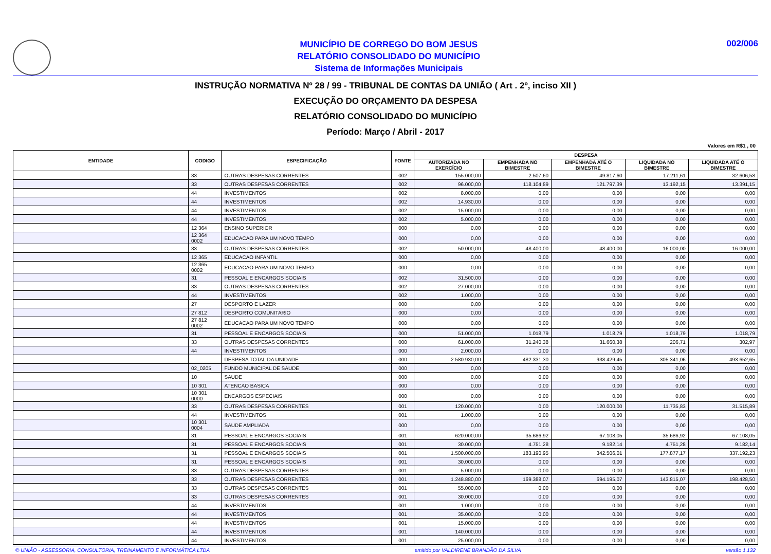MUNICÍPIO DE CORREGO DO BOM JESUS
RELATÓRIO CONSOLIDADO DO MUNICÍPIO
Sistema de Informações Municipais
002/006
INSTRUÇÃO NORMATIVA Nº 28 / 99 - TRIBUNAL DE CONTAS DA UNIÃO ( Art . 2º, inciso XII )
EXECUÇÃO DO ORÇAMENTO DA DESPESA
RELATÓRIO CONSOLIDADO DO MUNICÍPIO
Período: Março / Abril - 2017
Valores em R$1 , 00
| ENTIDADE | CODIGO | ESPECIFICAÇÃO | FONTE | DESPESA | | | | |
| --- | --- | --- | --- | --- | --- | --- | --- | --- |
| | | | | AUTORIZADA NO EXERCÍCIO | EMPENHADA NO BIMESTRE | EMPENHADA ATÉ O BIMESTRE | LIQUIDADA NO BIMESTRE | LIQUIDADA ATÉ O BIMESTRE |
| | 33 | OUTRAS DESPESAS CORRENTES | 002 | 155.000,00 | 2.507,60 | 49.817,60 | 17.211,61 | 32.606,58 |
| | 33 | OUTRAS DESPESAS CORRENTES | 002 | 96.000,00 | 118.104,89 | 121.797,39 | 13.192,15 | 13.391,15 |
| | 44 | INVESTIMENTOS | 002 | 8.000,00 | 0,00 | 0,00 | 0,00 | 0,00 |
| | 44 | INVESTIMENTOS | 002 | 14.930,00 | 0,00 | 0,00 | 0,00 | 0,00 |
| | 44 | INVESTIMENTOS | 002 | 15.000,00 | 0,00 | 0,00 | 0,00 | 0,00 |
| | 44 | INVESTIMENTOS | 002 | 5.000,00 | 0,00 | 0,00 | 0,00 | 0,00 |
| | 12 364 | ENSINO SUPERIOR | 000 | 0,00 | 0,00 | 0,00 | 0,00 | 0,00 |
| | 12 364 0002 | EDUCACAO PARA UM NOVO TEMPO | 000 | 0,00 | 0,00 | 0,00 | 0,00 | 0,00 |
| | 33 | OUTRAS DESPESAS CORRENTES | 002 | 50.000,00 | 48.400,00 | 48.400,00 | 16.000,00 | 16.000,00 |
| | 12 365 | EDUCACAO INFANTIL | 000 | 0,00 | 0,00 | 0,00 | 0,00 | 0,00 |
| | 12 365 0002 | EDUCACAO PARA UM NOVO TEMPO | 000 | 0,00 | 0,00 | 0,00 | 0,00 | 0,00 |
| | 31 | PESSOAL E ENCARGOS SOCIAIS | 002 | 31.500,00 | 0,00 | 0,00 | 0,00 | 0,00 |
| | 33 | OUTRAS DESPESAS CORRENTES | 002 | 27.000,00 | 0,00 | 0,00 | 0,00 | 0,00 |
| | 44 | INVESTIMENTOS | 002 | 1.000,00 | 0,00 | 0,00 | 0,00 | 0,00 |
| | 27 | DESPORTO E LAZER | 000 | 0,00 | 0,00 | 0,00 | 0,00 | 0,00 |
| | 27 812 | DESPORTO COMUNITARIO | 000 | 0,00 | 0,00 | 0,00 | 0,00 | 0,00 |
| | 27 812 0002 | EDUCACAO PARA UM NOVO TEMPO | 000 | 0,00 | 0,00 | 0,00 | 0,00 | 0,00 |
| | 31 | PESSOAL E ENCARGOS SOCIAIS | 000 | 51.000,00 | 1.018,79 | 1.018,79 | 1.018,79 | 1.018,79 |
| | 33 | OUTRAS DESPESAS CORRENTES | 000 | 61.000,00 | 31.240,38 | 31.660,38 | 206,71 | 302,97 |
| | 44 | INVESTIMENTOS | 000 | 2.000,00 | 0,00 | 0,00 | 0,00 | 0,00 |
| | | DESPESA TOTAL DA UNIDADE | 000 | 2.580.930,00 | 482.331,30 | 938.429,45 | 305.341,06 | 493.652,65 |
| | 02_0205 | FUNDO MUNICIPAL DE SAUDE | 000 | 0,00 | 0,00 | 0,00 | 0,00 | 0,00 |
| | 10 | SAUDE | 000 | 0,00 | 0,00 | 0,00 | 0,00 | 0,00 |
| | 10 301 | ATENCAO BASICA | 000 | 0,00 | 0,00 | 0,00 | 0,00 | 0,00 |
| | 10 301 0000 | ENCARGOS ESPECIAIS | 000 | 0,00 | 0,00 | 0,00 | 0,00 | 0,00 |
| | 33 | OUTRAS DESPESAS CORRENTES | 001 | 120.000,00 | 0,00 | 120.000,00 | 11.735,83 | 31.515,89 |
| | 44 | INVESTIMENTOS | 001 | 1.000,00 | 0,00 | 0,00 | 0,00 | 0,00 |
| | 10 301 0004 | SAUDE AMPLIADA | 000 | 0,00 | 0,00 | 0,00 | 0,00 | 0,00 |
| | 31 | PESSOAL E ENCARGOS SOCIAIS | 001 | 620.000,00 | 35.686,92 | 67.108,05 | 35.686,92 | 67.108,05 |
| | 31 | PESSOAL E ENCARGOS SOCIAIS | 001 | 30.000,00 | 4.751,28 | 9.182,14 | 4.751,28 | 9.182,14 |
| | 31 | PESSOAL E ENCARGOS SOCIAIS | 001 | 1.500.000,00 | 183.190,95 | 342.506,01 | 177.877,17 | 337.192,23 |
| | 31 | PESSOAL E ENCARGOS SOCIAIS | 001 | 30.000,00 | 0,00 | 0,00 | 0,00 | 0,00 |
| | 33 | OUTRAS DESPESAS CORRENTES | 001 | 5.000,00 | 0,00 | 0,00 | 0,00 | 0,00 |
| | 33 | OUTRAS DESPESAS CORRENTES | 001 | 1.248.880,00 | 169.388,07 | 694.195,07 | 143.815,07 | 198.428,50 |
| | 33 | OUTRAS DESPESAS CORRENTES | 001 | 55.000,00 | 0,00 | 0,00 | 0,00 | 0,00 |
| | 33 | OUTRAS DESPESAS CORRENTES | 001 | 30.000,00 | 0,00 | 0,00 | 0,00 | 0,00 |
| | 44 | INVESTIMENTOS | 001 | 1.000,00 | 0,00 | 0,00 | 0,00 | 0,00 |
| | 44 | INVESTIMENTOS | 001 | 35.000,00 | 0,00 | 0,00 | 0,00 | 0,00 |
| | 44 | INVESTIMENTOS | 001 | 15.000,00 | 0,00 | 0,00 | 0,00 | 0,00 |
| | 44 | INVESTIMENTOS | 001 | 140.000,00 | 0,00 | 0,00 | 0,00 | 0,00 |
| | 44 | INVESTIMENTOS | 001 | 25.000,00 | 0,00 | 0,00 | 0,00 | 0,00 |
© UNIÃO - ASSESSORIA, CONSULTORIA, TREINAMENTO E INFORMÁTICA LTDA emitido por VALDIRENE BRANDÃO DA SILVA versão 1.132